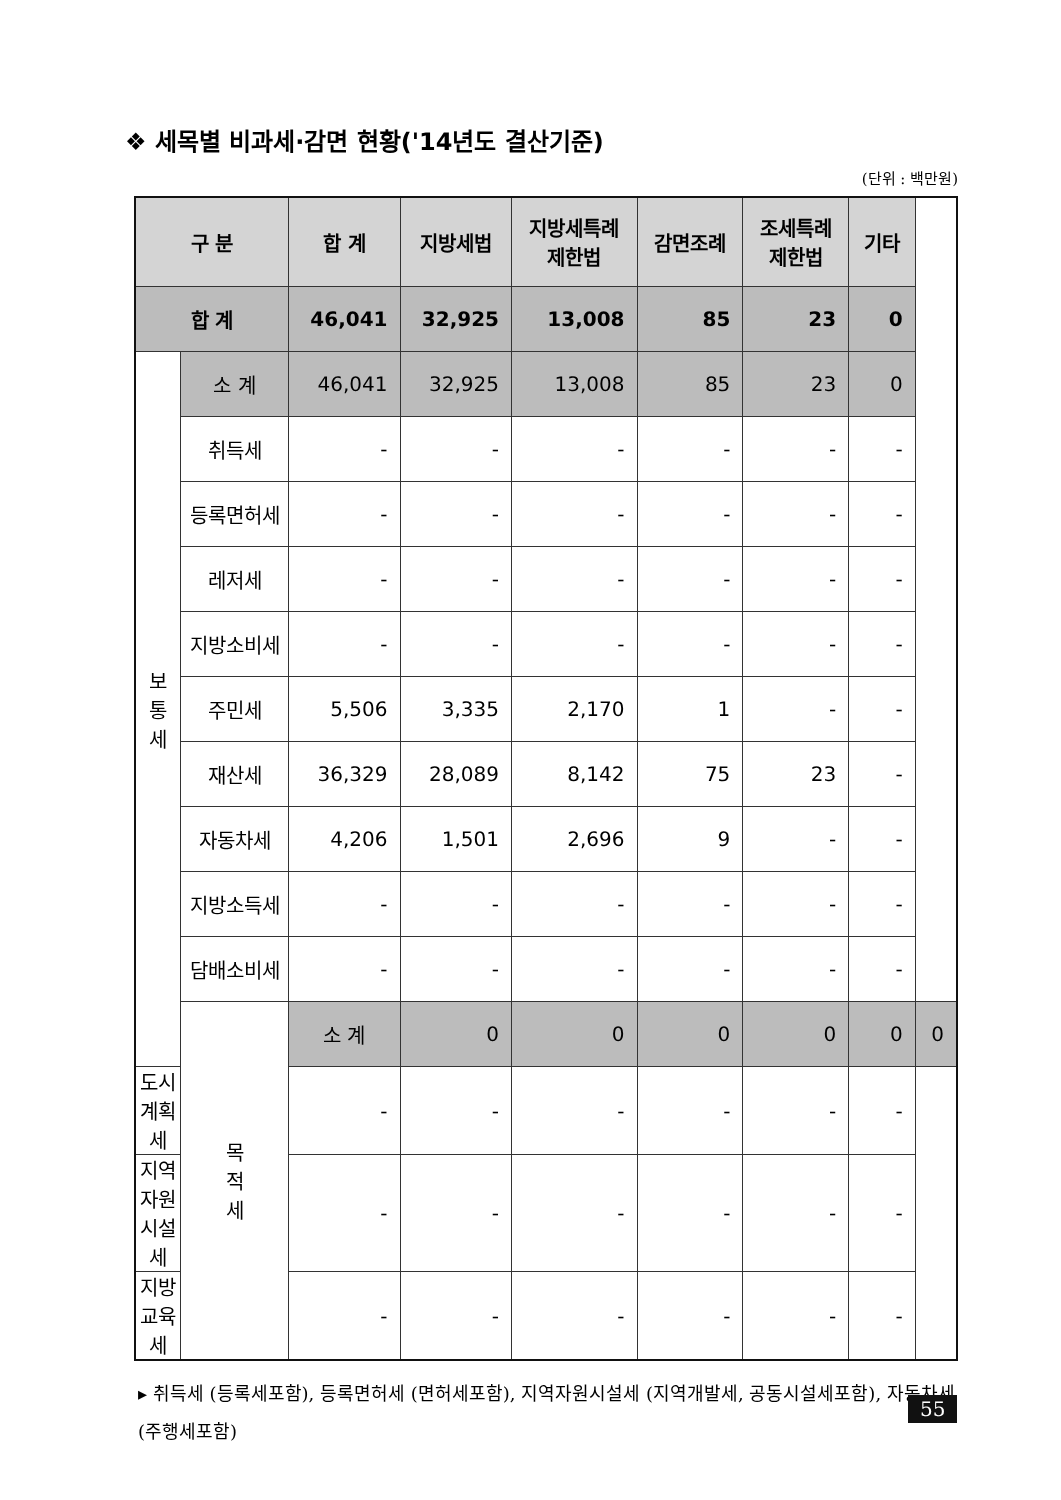❖ 세목별 비과세·감면 현황('14년도 결산기준)
(단위 : 백만원)
| 구 분 | | 합 계 | 지방세법 | 지방세특례 제한법 | 감면조례 | 조세특례 제한법 | 기타 | |
| --- | --- | --- | --- | --- | --- | --- | --- | --- |
| 합 계 | | 46,041 | 32,925 | 13,008 | 85 | 23 | 0 | |
| 보 통 세 | 소 계 | 46,041 | 32,925 | 13,008 | 85 | 23 | 0 | |
| | 취득세 | - | - | - | - | - | - | |
| | 등록면허세 | - | - | - | - | - | - | |
| | 레저세 | - | - | - | - | - | - | |
| | 지방소비세 | - | - | - | - | - | - | |
| | 주민세 | 5,506 | 3,335 | 2,170 | 1 | - | - | |
| | 재산세 | 36,329 | 28,089 | 8,142 | 75 | 23 | - | |
| | 자동차세 | 4,206 | 1,501 | 2,696 | 9 | - | - | |
| | 지방소득세 | - | - | - | - | - | - | |
| | 담배소비세 | - | - | - | - | - | - | |
| | 목 적 세 | 소 계 | 0 | 0 | 0 | 0 | 0 | 0 |
| 도시계획세 | | - | - | - | - | - | - | |
| 지역자원시설세 | | - | - | - | - | - | - | |
| 지방교육세 | | - | - | - | - | - | - | |
▸ 취득세 (등록세포함), 등록면허세 (면허세포함), 지역자원시설세 (지역개발세, 공동시설세포함), 자동차세 (주행세포함)
55